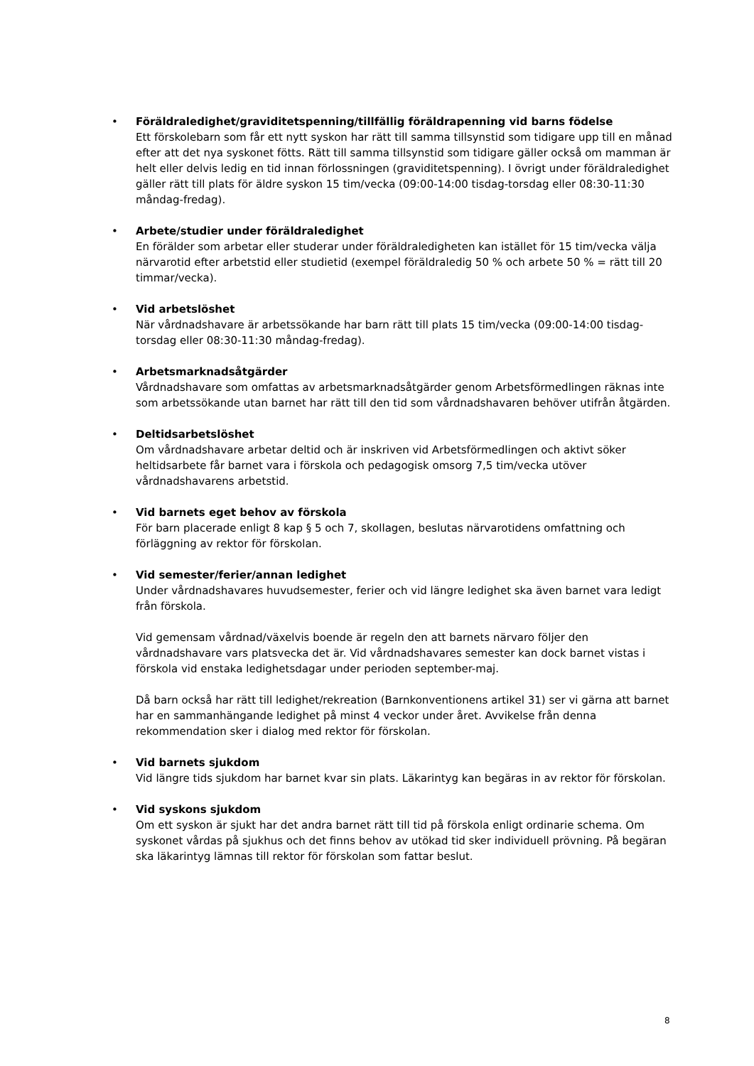• Föräldraledighet/graviditetspenning/tillfällig föräldrapenning vid barns födelse
Ett förskolebarn som får ett nytt syskon har rätt till samma tillsynstid som tidigare upp till en månad efter att det nya syskonet fötts. Rätt till samma tillsynstid som tidigare gäller också om mamman är helt eller delvis ledig en tid innan förlossningen (graviditetspenning). I övrigt under föräldraledighet gäller rätt till plats för äldre syskon 15 tim/vecka (09:00-14:00 tisdag-torsdag eller 08:30-11:30 måndag-fredag).
• Arbete/studier under föräldraledighet
En förälder som arbetar eller studerar under föräldraledigheten kan istället för 15 tim/vecka välja närvarotid efter arbetstid eller studietid (exempel föräldraledig 50 % och arbete 50 % = rätt till 20 timmar/vecka).
• Vid arbetslöshet
När vårdnadshavare är arbetssökande har barn rätt till plats 15 tim/vecka (09:00-14:00 tisdag-torsdag eller 08:30-11:30 måndag-fredag).
• Arbetsmarknadsåtgärder
Vårdnadshavare som omfattas av arbetsmarknadsåtgärder genom Arbetsförmedlingen räknas inte som arbetssökande utan barnet har rätt till den tid som vårdnadshavaren behöver utifrån åtgärden.
• Deltidsarbetslöshet
Om vårdnadshavare arbetar deltid och är inskriven vid Arbetsförmedlingen och aktivt söker heltidsarbete får barnet vara i förskola och pedagogisk omsorg 7,5 tim/vecka utöver vårdnadshavarens arbetstid.
• Vid barnets eget behov av förskola
För barn placerade enligt 8 kap § 5 och 7, skollagen, beslutas närvarotidens omfattning och förläggning av rektor för förskolan.
• Vid semester/ferier/annan ledighet
Under vårdnadshavares huvudsemester, ferier och vid längre ledighet ska även barnet vara ledigt från förskola.
Vid gemensam vårdnad/växelvis boende är regeln den att barnets närvaro följer den vårdnadshavare vars platsvecka det är. Vid vårdnadshavares semester kan dock barnet vistas i förskola vid enstaka ledighetsdagar under perioden september-maj.
Då barn också har rätt till ledighet/rekreation (Barnkonventionens artikel 31) ser vi gärna att barnet har en sammanhängande ledighet på minst 4 veckor under året. Avvikelse från denna rekommendation sker i dialog med rektor för förskolan.
• Vid barnets sjukdom
Vid längre tids sjukdom har barnet kvar sin plats. Läkarintyg kan begäras in av rektor för förskolan.
• Vid syskons sjukdom
Om ett syskon är sjukt har det andra barnet rätt till tid på förskola enligt ordinarie schema. Om syskonet vårdas på sjukhus och det finns behov av utökad tid sker individuell prövning. På begäran ska läkarintyg lämnas till rektor för förskolan som fattar beslut.
8